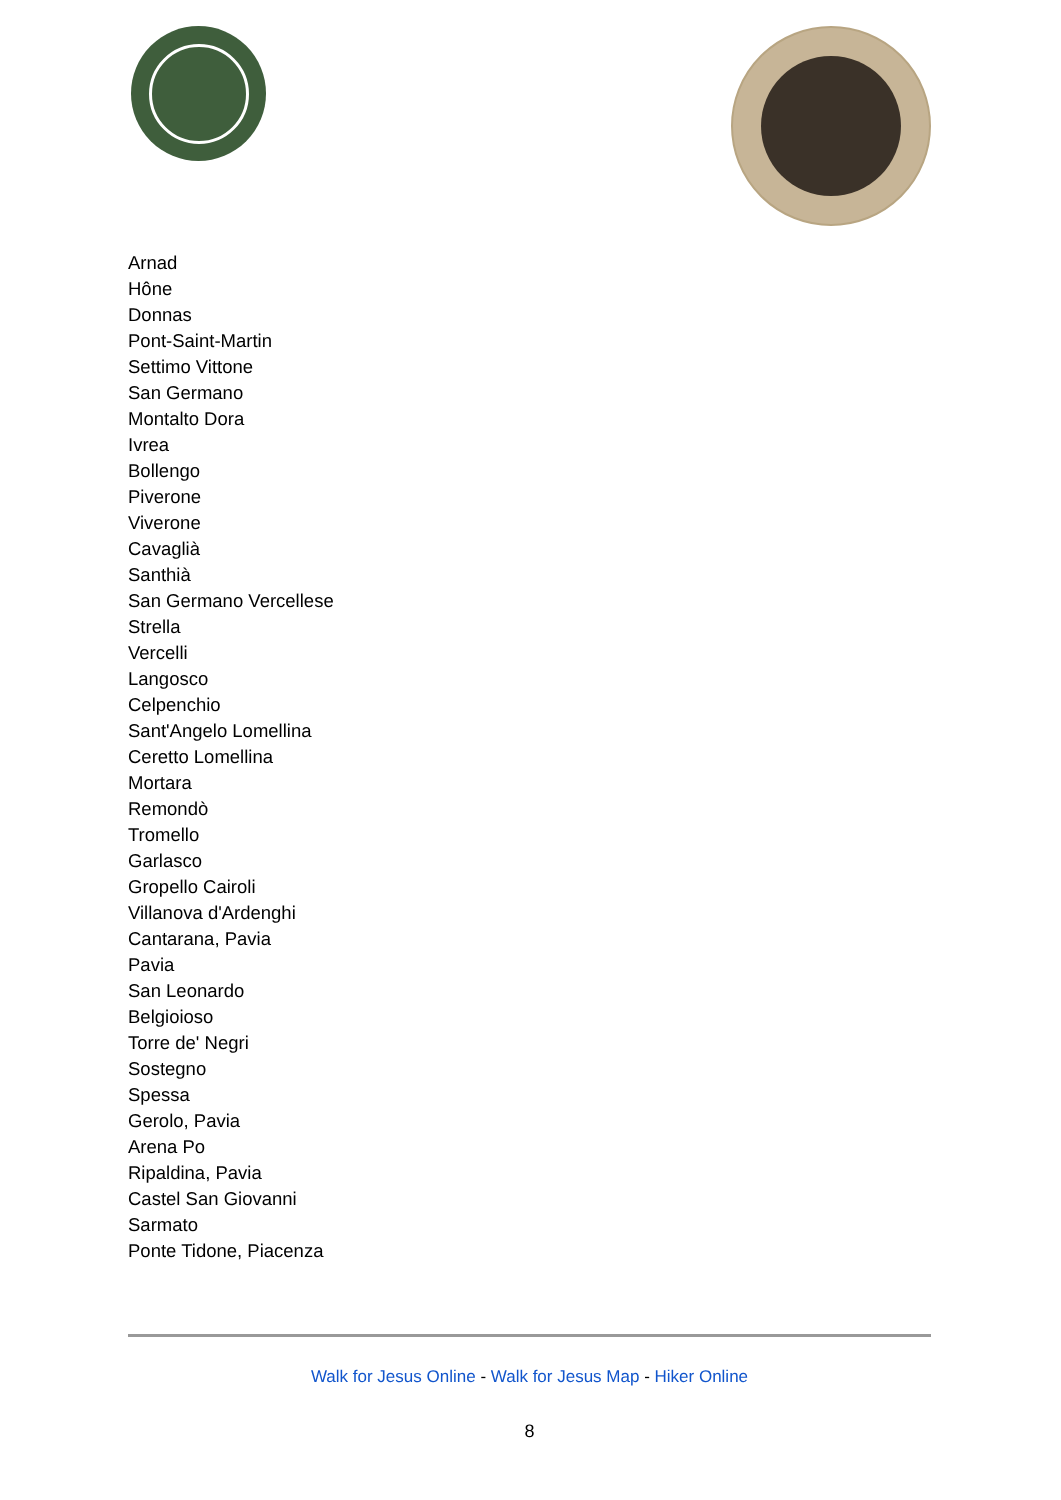Arnad
Hône
Donnas
Pont-Saint-Martin
Settimo Vittone
San Germano
Montalto Dora
Ivrea
Bollengo
Piverone
Viverone
Cavaglià
Santhià
San Germano Vercellese
Strella
Vercelli
Langosco
Celpenchio
Sant'Angelo Lomellina
Ceretto Lomellina
Mortara
Remondò
Tromello
Garlasco
Gropello Cairoli
Villanova d'Ardenghi
Cantarana, Pavia
Pavia
San Leonardo
Belgioioso
Torre de' Negri
Sostegno
Spessa
Gerolo, Pavia
Arena Po
Ripaldina, Pavia
Castel San Giovanni
Sarmato
Ponte Tidone, Piacenza
Walk for Jesus Online - Walk for Jesus Map - Hiker Online
8